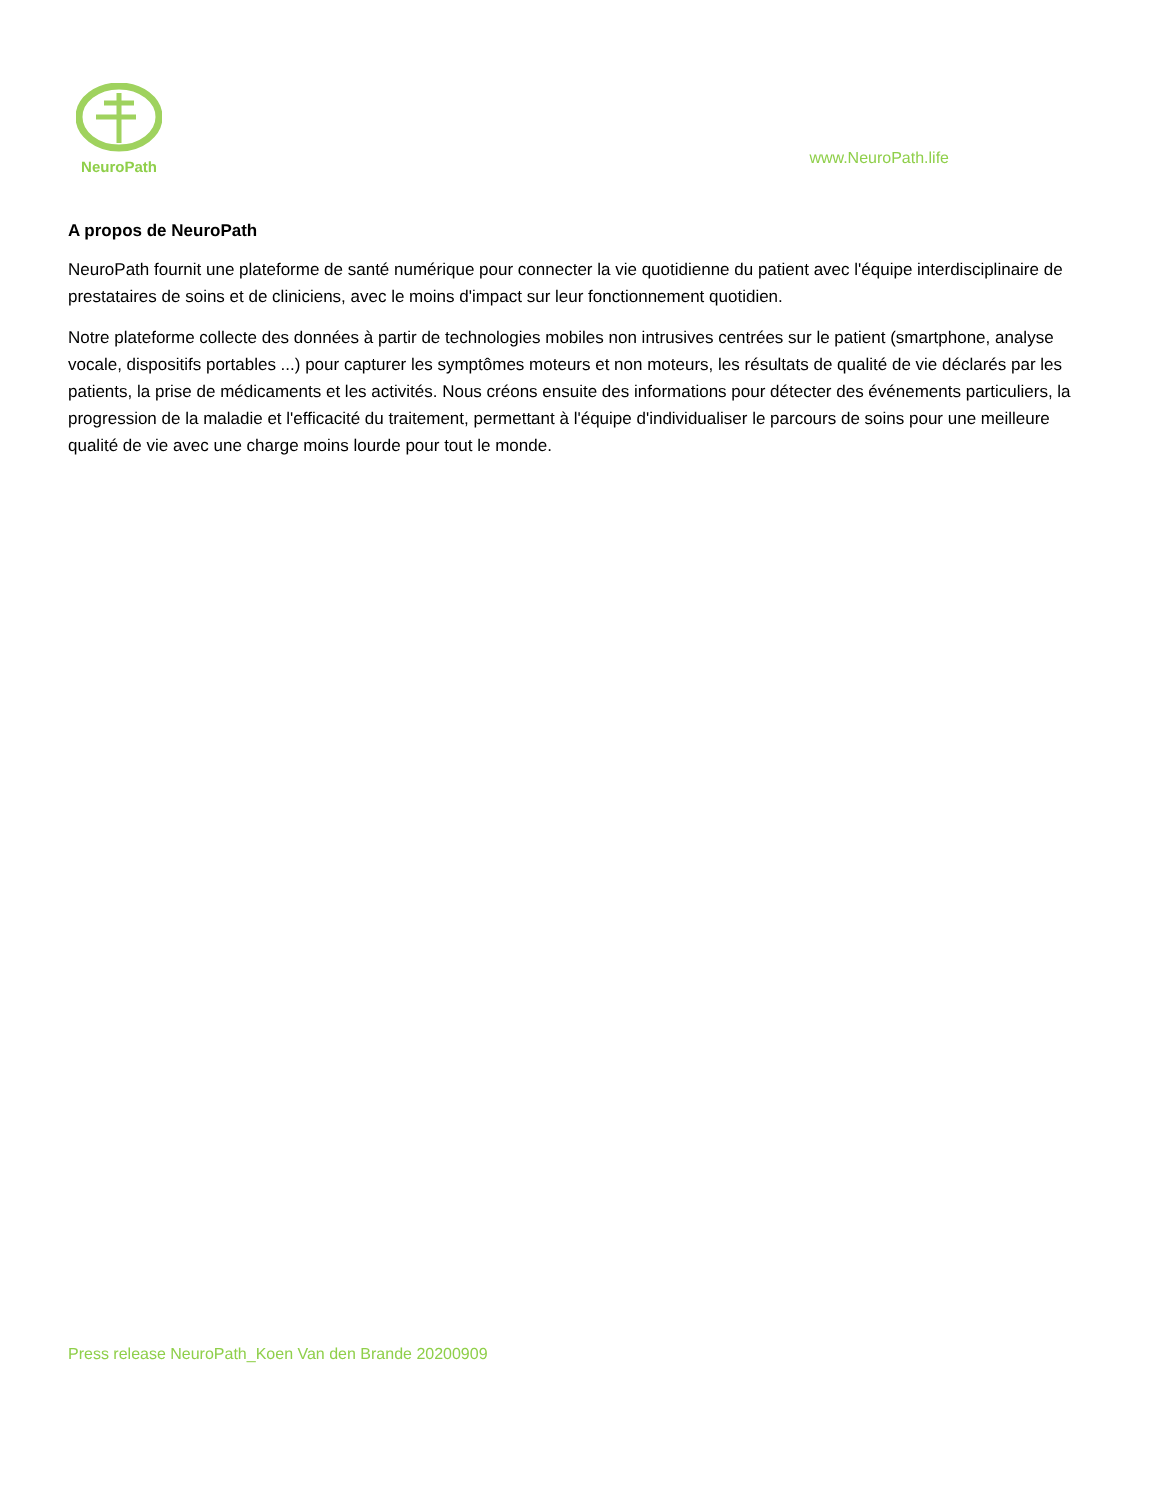NeuroPath
www.NeuroPath.life
A propos de NeuroPath
NeuroPath fournit une plateforme de santé numérique pour connecter la vie quotidienne du patient avec l'équipe interdisciplinaire de prestataires de soins et de cliniciens, avec le moins d'impact sur leur fonctionnement quotidien.
Notre plateforme collecte des données à partir de technologies mobiles non intrusives centrées sur le patient (smartphone, analyse vocale, dispositifs portables ...) pour capturer les symptômes moteurs et non moteurs, les résultats de qualité de vie déclarés par les patients, la prise de médicaments et les activités. Nous créons ensuite des informations pour détecter des événements particuliers, la progression de la maladie et l'efficacité du traitement, permettant à l'équipe d'individualiser le parcours de soins pour une meilleure qualité de vie avec une charge moins lourde pour tout le monde.
Press release NeuroPath_Koen Van den Brande 20200909